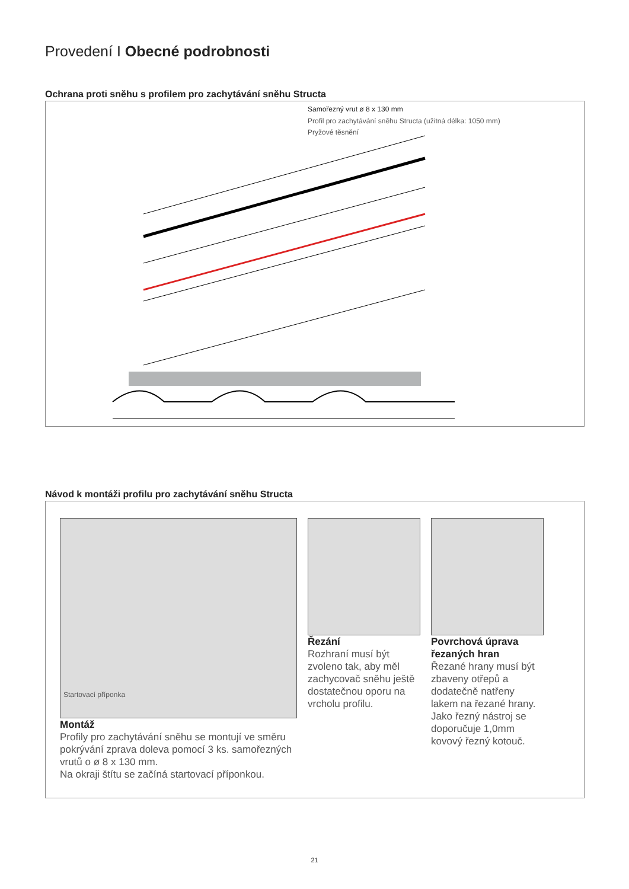Provedení I Obecné podrobnosti
Ochrana proti sněhu s profilem pro zachytávání sněhu Structa
Samořezný vrut ø 8 x 130 mm
Profil pro zachytávání sněhu Structa (užitná délka: 1050 mm)
Pryžové těsnění
Návod k montáži profilu pro zachytávání sněhu Structa
Startovací příponka
Montáž
Profily pro zachytávání sněhu se montují ve směru pokrývání zprava doleva pomocí 3 ks. samořezných vrutů o ø 8 x 130 mm.
Na okraji štítu se začíná startovací příponkou.
Řezání
Rozhraní musí být zvoleno tak, aby měl zachycovač sněhu ještě dostatečnou oporu na vrcholu profilu.
Povrchová úprava řezaných hran
Řezané hrany musí být zbaveny otřepů a dodatečně natřeny lakem na řezané hrany. Jako řezný nástroj se doporučuje 1,0mm kovový řezný kotouč.
21